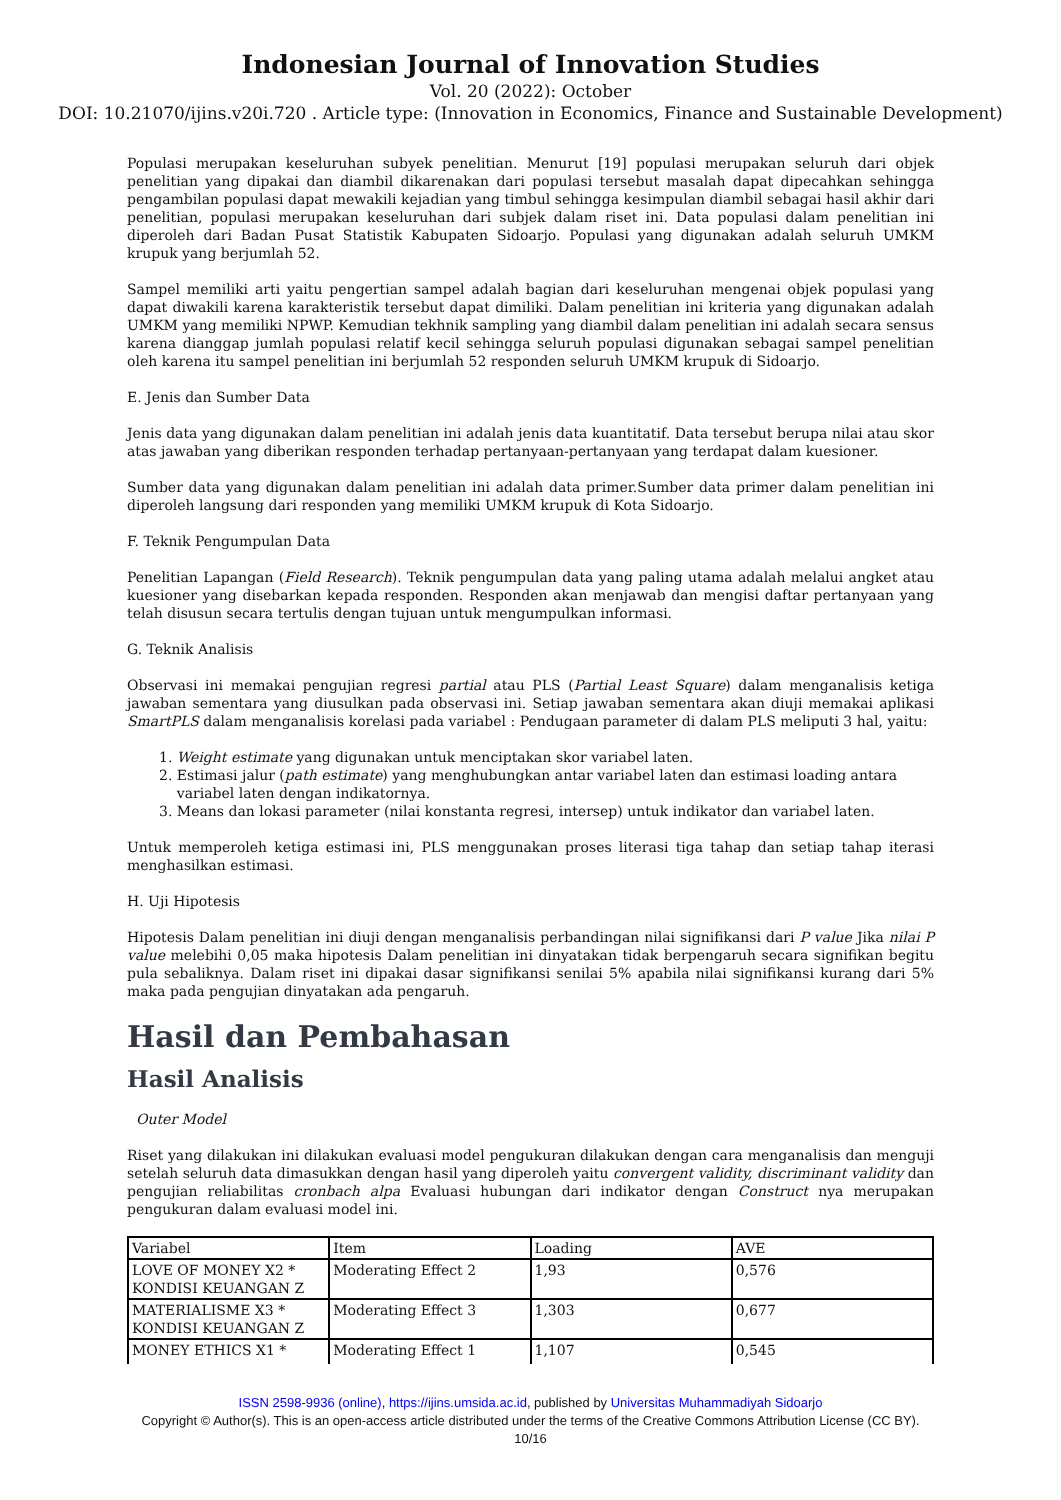Indonesian Journal of Innovation Studies
Vol. 20 (2022): October
DOI: 10.21070/ijins.v20i.720 . Article type: (Innovation in Economics, Finance and Sustainable Development)
Populasi merupakan keseluruhan subyek penelitian. Menurut [19] populasi merupakan seluruh dari objek penelitian yang dipakai dan diambil dikarenakan dari populasi tersebut masalah dapat dipecahkan sehingga pengambilan populasi dapat mewakili kejadian yang timbul sehingga kesimpulan diambil sebagai hasil akhir dari penelitian, populasi merupakan keseluruhan dari subjek dalam riset ini. Data populasi dalam penelitian ini diperoleh dari Badan Pusat Statistik Kabupaten Sidoarjo. Populasi yang digunakan adalah seluruh UMKM krupuk yang berjumlah 52.
Sampel memiliki arti yaitu pengertian sampel adalah bagian dari keseluruhan mengenai objek populasi yang dapat diwakili karena karakteristik tersebut dapat dimiliki. Dalam penelitian ini kriteria yang digunakan adalah UMKM yang memiliki NPWP. Kemudian tekhnik sampling yang diambil dalam penelitian ini adalah secara sensus karena dianggap jumlah populasi relatif kecil sehingga seluruh populasi digunakan sebagai sampel penelitian oleh karena itu sampel penelitian ini berjumlah 52 responden seluruh UMKM krupuk di Sidoarjo.
E. Jenis dan Sumber Data
Jenis data yang digunakan dalam penelitian ini adalah jenis data kuantitatif. Data tersebut berupa nilai atau skor atas jawaban yang diberikan responden terhadap pertanyaan-pertanyaan yang terdapat dalam kuesioner.
Sumber data yang digunakan dalam penelitian ini adalah data primer.Sumber data primer dalam penelitian ini diperoleh langsung dari responden yang memiliki UMKM krupuk di Kota Sidoarjo.
F. Teknik Pengumpulan Data
Penelitian Lapangan (Field Research). Teknik pengumpulan data yang paling utama adalah melalui angket atau kuesioner yang disebarkan kepada responden. Responden akan menjawab dan mengisi daftar pertanyaan yang telah disusun secara tertulis dengan tujuan untuk mengumpulkan informasi.
G. Teknik Analisis
Observasi ini memakai pengujian regresi partial atau PLS (Partial Least Square) dalam menganalisis ketiga jawaban sementara yang diusulkan pada observasi ini. Setiap jawaban sementara akan diuji memakai aplikasi SmartPLS dalam menganalisis korelasi pada variabel : Pendugaan parameter di dalam PLS meliputi 3 hal, yaitu:
1. Weight estimate yang digunakan untuk menciptakan skor variabel laten.
2. Estimasi jalur (path estimate) yang menghubungkan antar variabel laten dan estimasi loading antara
variabel laten dengan indikatornya.
3. Means dan lokasi parameter (nilai konstanta regresi, intersep) untuk indikator dan variabel laten.
Untuk memperoleh ketiga estimasi ini, PLS menggunakan proses literasi tiga tahap dan setiap tahap iterasi menghasilkan estimasi.
H. Uji Hipotesis
Hipotesis Dalam penelitian ini diuji dengan menganalisis perbandingan nilai signifikansi dari P value Jika nilai P value melebihi 0,05 maka hipotesis Dalam penelitian ini dinyatakan tidak berpengaruh secara signifikan begitu pula sebaliknya. Dalam riset ini dipakai dasar signifikansi senilai 5% apabila nilai signifikansi kurang dari 5% maka pada pengujian dinyatakan ada pengaruh.
Hasil dan Pembahasan
Hasil Analisis
Outer Model
Riset yang dilakukan ini dilakukan evaluasi model pengukuran dilakukan dengan cara menganalisis dan menguji setelah seluruh data dimasukkan dengan hasil yang diperoleh yaitu convergent validity, discriminant validity dan pengujian reliabilitas cronbach alpa Evaluasi hubungan dari indikator dengan Construct nya merupakan pengukuran dalam evaluasi model ini.
| Variabel | Item | Loading | AVE |
| LOVE OF MONEY X2 * KONDISI KEUANGAN Z | Moderating Effect 2 | 1,93 | 0,576 |
| MATERIALISME X3 * KONDISI KEUANGAN Z | Moderating Effect 3 | 1,303 | 0,677 |
| MONEY ETHICS X1 * | Moderating Effect 1 | 1,107 | 0,545 |
ISSN 2598-9936 (online), https://ijins.umsida.ac.id, published by Universitas Muhammadiyah Sidoarjo
Copyright © Author(s). This is an open-access article distributed under the terms of the Creative Commons Attribution License (CC BY).
10/16